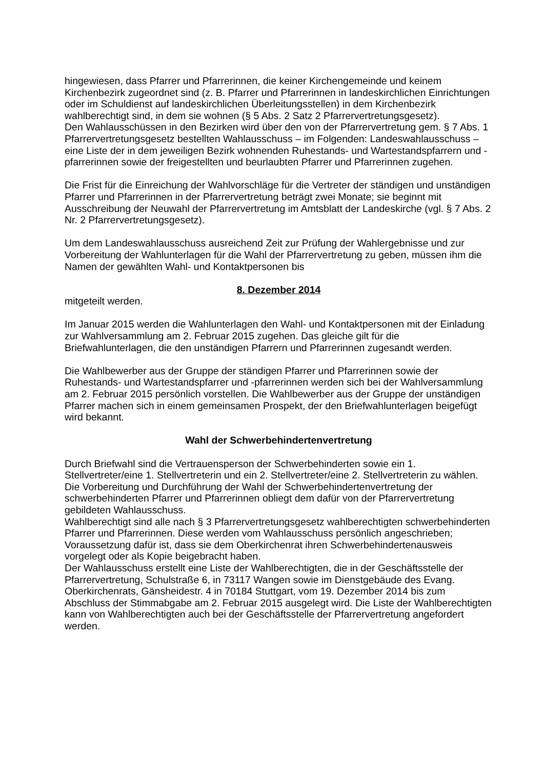hingewiesen, dass Pfarrer und Pfarrerinnen, die keiner Kirchengemeinde und keinem Kirchenbezirk zugeordnet sind (z. B. Pfarrer und Pfarrerinnen in landeskirchlichen Einrichtungen oder im Schuldienst auf landeskirchlichen Überleitungsstellen) in dem Kirchenbezirk wahlberechtigt sind, in dem sie wohnen (§ 5 Abs. 2 Satz 2 Pfarrervertretungsgesetz).
Den Wahlausschüssen in den Bezirken wird über den von der Pfarrervertretung gem. § 7 Abs. 1 Pfarrervertretungsgesetz bestellten Wahlausschuss – im Folgenden: Landeswahlausschuss – eine Liste der in dem jeweiligen Bezirk wohnenden Ruhestands- und Wartestandspfarrern und -pfarrerinnen sowie der freigestellten und beurlaubten Pfarrer und Pfarrerinnen zugehen.
Die Frist für die Einreichung der Wahlvorschläge für die Vertreter der ständigen und unständigen Pfarrer und Pfarrerinnen in der Pfarrervertretung beträgt zwei Monate; sie beginnt mit Ausschreibung der Neuwahl der Pfarrervertretung im Amtsblatt der Landeskirche (vgl. § 7 Abs. 2 Nr. 2 Pfarrervertretungsgesetz).
Um dem Landeswahlausschuss ausreichend Zeit zur Prüfung der Wahlergebnisse und zur Vorbereitung der Wahlunterlagen für die Wahl der Pfarrervertretung zu geben, müssen ihm die Namen der gewählten Wahl- und Kontaktpersonen bis
8. Dezember 2014
mitgeteilt werden.
Im Januar 2015 werden die Wahlunterlagen den Wahl- und Kontaktpersonen mit der Einladung zur Wahlversammlung am 2. Februar 2015 zugehen. Das gleiche gilt für die Briefwahlunterlagen, die den unständigen Pfarrern und Pfarrerinnen zugesandt werden.
Die Wahlbewerber aus der Gruppe der ständigen Pfarrer und Pfarrerinnen sowie der Ruhestands- und Wartestandspfarrer und -pfarrerinnen werden sich bei der Wahlversammlung am 2. Februar 2015 persönlich vorstellen. Die Wahlbewerber aus der Gruppe der unständigen Pfarrer machen sich in einem gemeinsamen Prospekt, der den Briefwahlunterlagen beigefügt wird bekannt.
Wahl der Schwerbehindertenvertretung
Durch Briefwahl sind die Vertrauensperson der Schwerbehinderten sowie ein 1. Stellvertreter/eine 1. Stellvertreterin und ein 2. Stellvertreter/eine 2. Stellvertreterin zu wählen.
Die Vorbereitung und Durchführung der Wahl der Schwerbehindertenvertretung der schwerbehinderten Pfarrer und Pfarrerinnen obliegt dem dafür von der Pfarrervertretung gebildeten Wahlausschuss.
Wahlberechtigt sind alle nach § 3 Pfarrervertretungsgesetz wahlberechtigten schwerbehinderten Pfarrer und Pfarrerinnen. Diese werden vom Wahlausschuss persönlich angeschrieben; Voraussetzung dafür ist, dass sie dem Oberkirchenrat ihren Schwerbehindertenausweis vorgelegt oder als Kopie beigebracht haben.
Der Wahlausschuss erstellt eine Liste der Wahlberechtigten, die in der Geschäftsstelle der Pfarrervertretung, Schulstraße 6, in 73117 Wangen sowie im Dienstgebäude des Evang. Oberkirchenrats, Gänsheidestr. 4 in 70184 Stuttgart, vom 19. Dezember 2014 bis zum Abschluss der Stimmabgabe am 2. Februar 2015 ausgelegt wird. Die Liste der Wahlberechtigten kann von Wahlberechtigten auch bei der Geschäftsstelle der Pfarrervertretung angefordert werden.